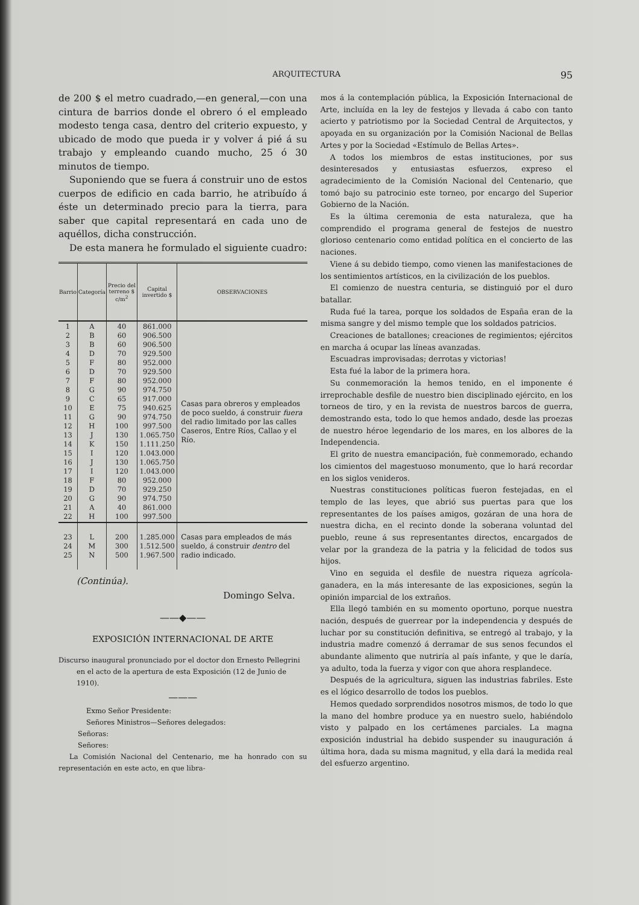ARQUITECTURA 95
de 200 $ el metro cuadrado,—en general,—con una cintura de barrios donde el obrero ó el empleado modesto tenga casa, dentro del criterio expuesto, y ubicado de modo que pueda ir y volver á pié á su trabajo y empleando cuando mucho, 25 ó 30 minutos de tiempo.
Suponiendo que se fuera á construir uno de estos cuerpos de edificio en cada barrio, he atribuído á éste un determinado precio para la tierra, para saber que capital representará en cada uno de aquéllos, dicha construcción.
De esta manera he formulado el siguiente cuadro:
| Barrio | Categoría | Precio del terreno $ c/m<sup>2</sup> | Capital invertido $ | OBSERVACIONES |
| --- | --- | --- | --- | --- |
| 1 2 3 4 5 6 7 8 9 10 11 12 13 14 15 16 17 18 19 20 21 22 | A B B D F D F G C E G H J K I J I F D G A H | 40 60 60 70 80 70 80 90 65 75 90 100 130 150 120 130 120 80 70 90 40 100 | 861.000 906.500 906.500 929.500 952.000 929.500 952.000 974.750 917.000 940.625 974.750 997.500 1.065.750 1.111.250 1.043.000 1.065.750 1.043.000 952.000 929.250 974.750 861.000 997.500 | Casas para obreros y empleados de poco sueldo, á construir fuera del radio limitado por las calles Caseros, Entre Ríos, Callao y el Río. |
| 23 24 25 | L M N | 200 300 500 | 1.285.000 1.512.500 1.967.500 | Casas para empleados de más sueldo, á construir dentro del radio indicado. |
(Continúa).
Domingo Selva.
——◆——
EXPOSICIÓN INTERNACIONAL DE ARTE
Discurso inaugural pronunciado por el doctor don Ernesto Pellegrini en el acto de la apertura de esta Exposición (12 de Junio de 1910).
———
Exmo Señor Presidente:
Señores Ministros—Señores delegados:
Señoras:
Señores:
La Comisión Nacional del Centenario, me ha honrado con su representación en este acto, en que libra-
mos á la contemplación pública, la Exposición Internacional de Arte, incluída en la ley de festejos y llevada á cabo con tanto acierto y patriotismo por la Sociedad Central de Arquitectos, y apoyada en su organización por la Comisión Nacional de Bellas Artes y por la Sociedad «Estímulo de Bellas Artes».
A todos los miembros de estas instituciones, por sus desinteresados y entusiastas esfuerzos, expreso el agradecimiento de la Comisión Nacional del Centenario, que tomó bajo su patrocinio este torneo, por encargo del Superior Gobierno de la Nación.
Es la última ceremonia de esta naturaleza, que ha comprendido el programa general de festejos de nuestro glorioso centenario como entidad política en el concierto de las naciones.
Viene á su debido tiempo, como vienen las manifestaciones de los sentimientos artísticos, en la civilización de los pueblos.
El comienzo de nuestra centuria, se distinguió por el duro batallar.
Ruda fué la tarea, porque los soldados de España eran de la misma sangre y del mismo temple que los soldados patricios.
Creaciones de batallones; creaciones de regimientos; ejércitos en marcha á ocupar las líneas avanzadas.
Escuadras improvisadas; derrotas y victorias!
Esta fué la labor de la primera hora.
Su conmemoración la hemos tenido, en el imponente é irreprochable desfile de nuestro bien disciplinado ejército, en los torneos de tiro, y en la revista de nuestros barcos de guerra, demostrando esta, todo lo que hemos andado, desde las proezas de nuestro héroe legendario de los mares, en los albores de la Independencia.
El grito de nuestra emancipación, fuè conmemorado, echando los cimientos del magestuoso monumento, que lo hará recordar en los siglos venideros.
Nuestras constituciones políticas fueron festejadas, en el templo de las leyes, que abrió sus puertas para que los representantes de los países amigos, gozáran de una hora de nuestra dicha, en el recinto donde la soberana voluntad del pueblo, reune á sus representantes directos, encargados de velar por la grandeza de la patria y la felicidad de todos sus hijos.
Vino en seguida el desfile de nuestra riqueza agrícola-ganadera, en la más interesante de las exposiciones, según la opinión imparcial de los extraños.
Ella llegó también en su momento oportuno, porque nuestra nación, después de guerrear por la independencia y después de luchar por su constitución definitiva, se entregó al trabajo, y la industria madre comenzó á derramar de sus senos fecundos el abundante alimento que nutriría al país infante, y que le daría, ya adulto, toda la fuerza y vigor con que ahora resplandece.
Después de la agricultura, siguen las industrias fabriles. Este es el lógico desarrollo de todos los pueblos.
Hemos quedado sorprendidos nosotros mismos, de todo lo que la mano del hombre produce ya en nuestro suelo, habiéndolo visto y palpado en los certámenes parciales. La magna exposición industrial ha debido suspender su inauguración á última hora, dada su misma magnitud, y ella dará la medida real del esfuerzo argentino.